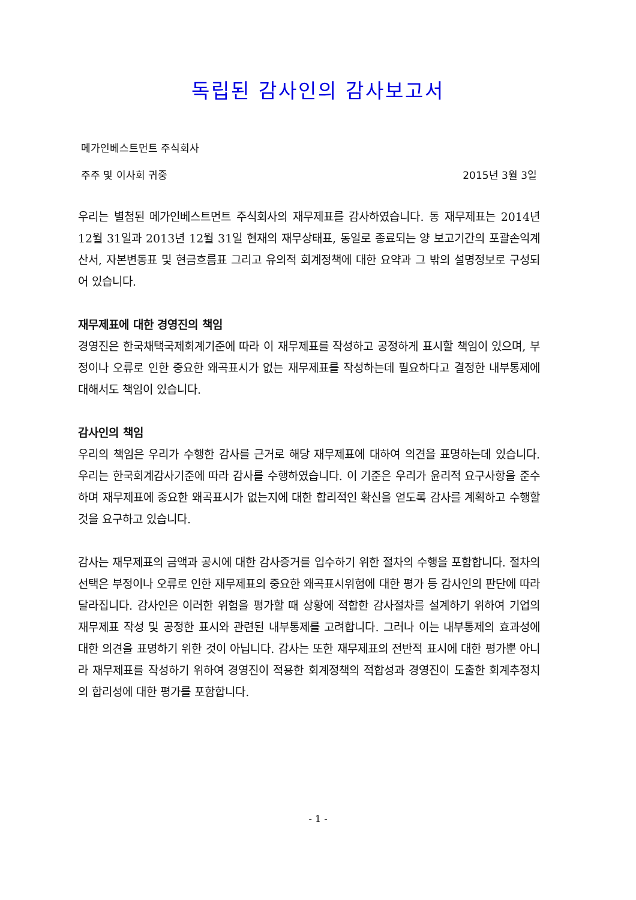독립된 감사인의 감사보고서
메가인베스트먼트 주식회사
주주 및 이사회 귀중 2015년 3월 3일
우리는 별첨된 메가인베스트먼트 주식회사의 재무제표를 감사하였습니다. 동 재무제표는 2014년 12월 31일과 2013년 12월 31일 현재의 재무상태표, 동일로 종료되는 양 보고기간의 포괄손익계산서, 자본변동표 및 현금흐름표 그리고 유의적 회계정책에 대한 요약과 그 밖의 설명정보로 구성되어 있습니다.
재무제표에 대한 경영진의 책임
경영진은 한국채택국제회계기준에 따라 이 재무제표를 작성하고 공정하게 표시할 책임이 있으며, 부정이나 오류로 인한 중요한 왜곡표시가 없는 재무제표를 작성하는데 필요하다고 결정한 내부통제에 대해서도 책임이 있습니다.
감사인의 책임
우리의 책임은 우리가 수행한 감사를 근거로 해당 재무제표에 대하여 의견을 표명하는데 있습니다. 우리는 한국회계감사기준에 따라 감사를 수행하였습니다. 이 기준은 우리가 윤리적 요구사항을 준수하며 재무제표에 중요한 왜곡표시가 없는지에 대한 합리적인 확신을 얻도록 감사를 계획하고 수행할 것을 요구하고 있습니다.
감사는 재무제표의 금액과 공시에 대한 감사증거를 입수하기 위한 절차의 수행을 포함합니다. 절차의 선택은 부정이나 오류로 인한 재무제표의 중요한 왜곡표시위험에 대한 평가 등 감사인의 판단에 따라 달라집니다. 감사인은 이러한 위험을 평가할 때 상황에 적합한 감사절차를 설계하기 위하여 기업의 재무제표 작성 및 공정한 표시와 관련된 내부통제를 고려합니다. 그러나 이는 내부통제의 효과성에 대한 의견을 표명하기 위한 것이 아닙니다. 감사는 또한 재무제표의 전반적 표시에 대한 평가뿐 아니라 재무제표를 작성하기 위하여 경영진이 적용한 회계정책의 적합성과 경영진이 도출한 회계추정치의 합리성에 대한 평가를 포함합니다.
- 1 -